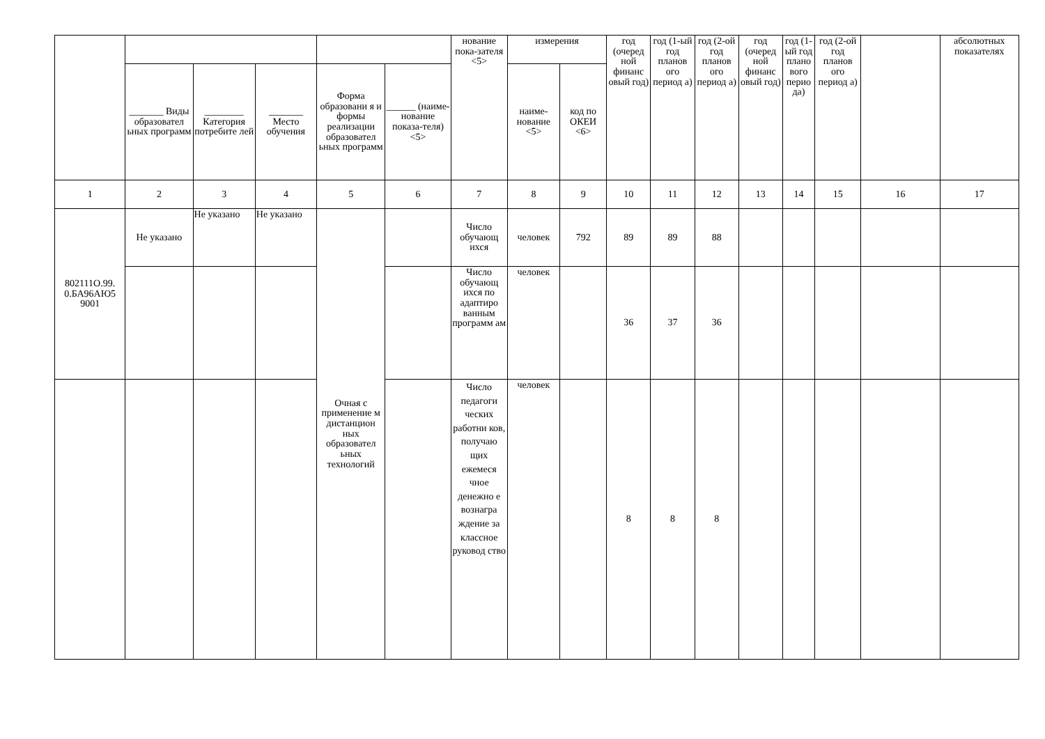| | | | | | | нование пока-зателя <5> | измерения | | год (очеред ной финанс овый год) | год (1-ый год планов ого период а) | год (2-ой год планов ого период а) | год (очеред ной финанс овый год) | год (1-ый год плано вого перио да) | год (2-ой год планов ого период а) | | абсолютных показателях |
| --- | --- | --- | --- | --- | --- | --- | --- | --- | --- | --- | --- | --- | --- | --- | --- | --- |
| | _______ Виды образовател ьных программ | ________ Категория потребите лей | _______ Место обучения | Форма образовани я и формы реализации образовател ьных программ | ______ (наиме-нование показа-теля) <5> | | наиме-нование <5> | код по ОКЕИ <6> | | | | | | | | |
| 1 | 2 | 3 | 4 | 5 | 6 | 7 | 8 | 9 | 10 | 11 | 12 | 13 | 14 | 15 | 16 | 17 |
| 802111О.99. 0.БА96АЮ5 9001 | Не указано | Не указано | Не указано | Очная с применение м дистанцион ных образовател ьных технологий | | Число обучающ ихся | человек | 792 | 89 | 89 | 88 | | | | | |
| | | | | | | Число обучающ ихся по адаптиро ванным программ ам | человек | | 36 | 37 | 36 | | | | | |
| | | | | | | Число педагоги ческих работни ков, получаю щих ежемеся чное денежно е вознагра ждение за классное руковод ство | человек | | 8 | 8 | 8 | | | | | |